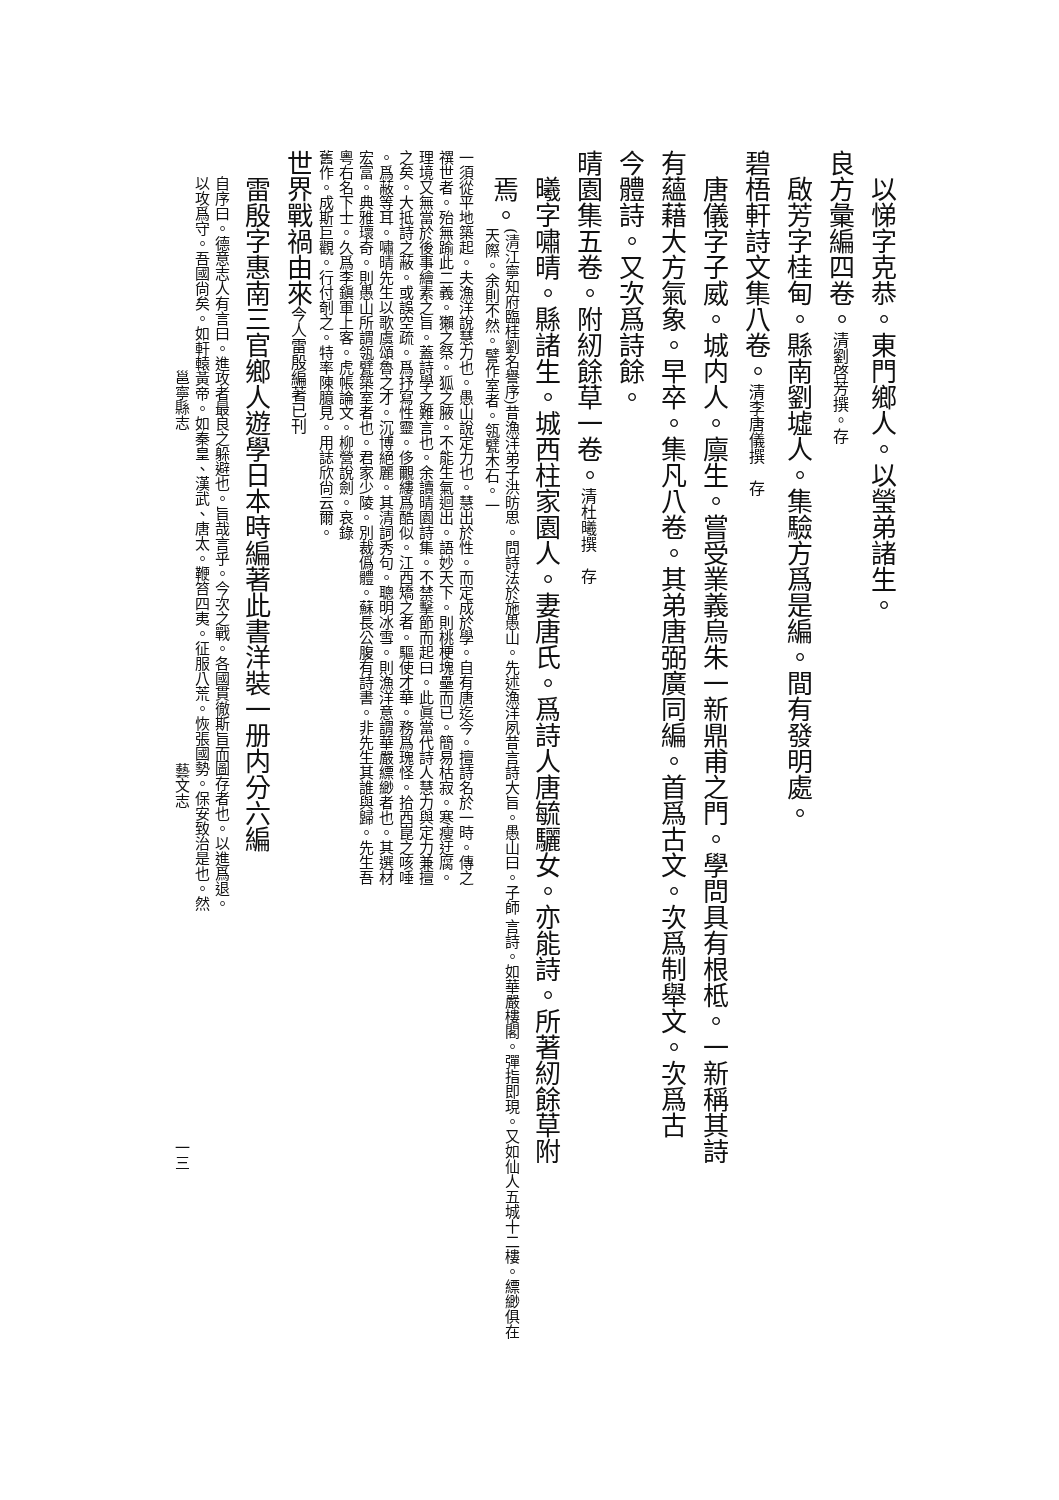以悌字克恭。東門鄉人。以瑩弟諸生。
良方彙編四卷。清劉啓芳撰。存
啟芳字桂甸。縣南劉墟人。集驗方爲是編。間有發明處。
碧梧軒詩文集八卷。清李唐儀撰　存
唐儀字子威。城内人。廪生。嘗受業義烏朱一新鼎甫之門。學問具有根柢。一新稱其詩
有蘊藉大方氣象。早卒。集凡八卷。其弟唐弼廣同編。首爲古文。次爲制舉文。次爲古
今體詩。又次爲詩餘。
晴園集五卷。附紉餘草一卷。清杜曦撰　存
曦字嘯晴。縣諸生。城西柱家園人。妻唐氏。爲詩人唐毓驪女。亦能詩。所著紉餘草附
焉。 (清江寧知府臨桂劉名譽序)昔漁洋弟子洪昉思。問詩法於施愚山。先述漁洋夙昔言詩大旨。愚山曰。子師 言詩。如華嚴樓閣。彈指即現。又如仙人五城十二樓。縹緲俱在天際。余則不然。譬作室者。瓴甓木石。一
一須從平地築起。夫漁洋說慧力也。愚山說定力也。慧出於性。而定成於學。自有唐迄今。擅詩名於一時。傳之
禩世者。殆無踰此二義。獺之祭。狐之腋。不能生氣迴出。語妙天下。則桃梗塊壘而已。簡易枯寂。寒瘦迂腐。
理境又無當於後事繪素之旨。蓋詩學之難言也。余讀晴園詩集。不禁擊節而起曰。此眞當代詩人慧力與定力兼擅
之矣。大抵詩之蔽。或誤空疏。爲抒寫性靈。侈覼縷爲酷似。江西矯之者。驅使才華。務爲瑰怪。拾西崑之咳唾
。爲蔽等耳。嘯晴先生以歌虞頌魯之才。沉博絕麗。其清詞秀句。聰明冰雪。則漁洋意謂華嚴縹緲者也。其選材
宏富。典雅瓌奇。則愚山所謂瓴甓築室者也。君家少陵。別裁僞體。蘇長公腹有詩書。非先生其誰與歸。先生吾
粵右名下士。久爲李鎭軍上客。虎帳論文。柳營說劍。哀錄
舊作。成斯巨觀。行付剞之。特率陳臆見。用誌欣尙云爾。
世界戰禍由來今人雷殷編著已刊
雷殷字惠南三官鄉人遊學日本時編著此書洋裝一册内分六編
自序曰。德意志人有言曰。進攻者最良之躲避也。旨哉言乎。今次之戰。各國貫徹斯旨而圖存者也。以進爲退。
以攻爲守。吾國尙矣。如軒轅黃帝。如秦皇、漢武、唐太。鞭笞四夷。征服八荒。恢張國勢。保安致治是也。然
邕寧縣志 藝文志 一三